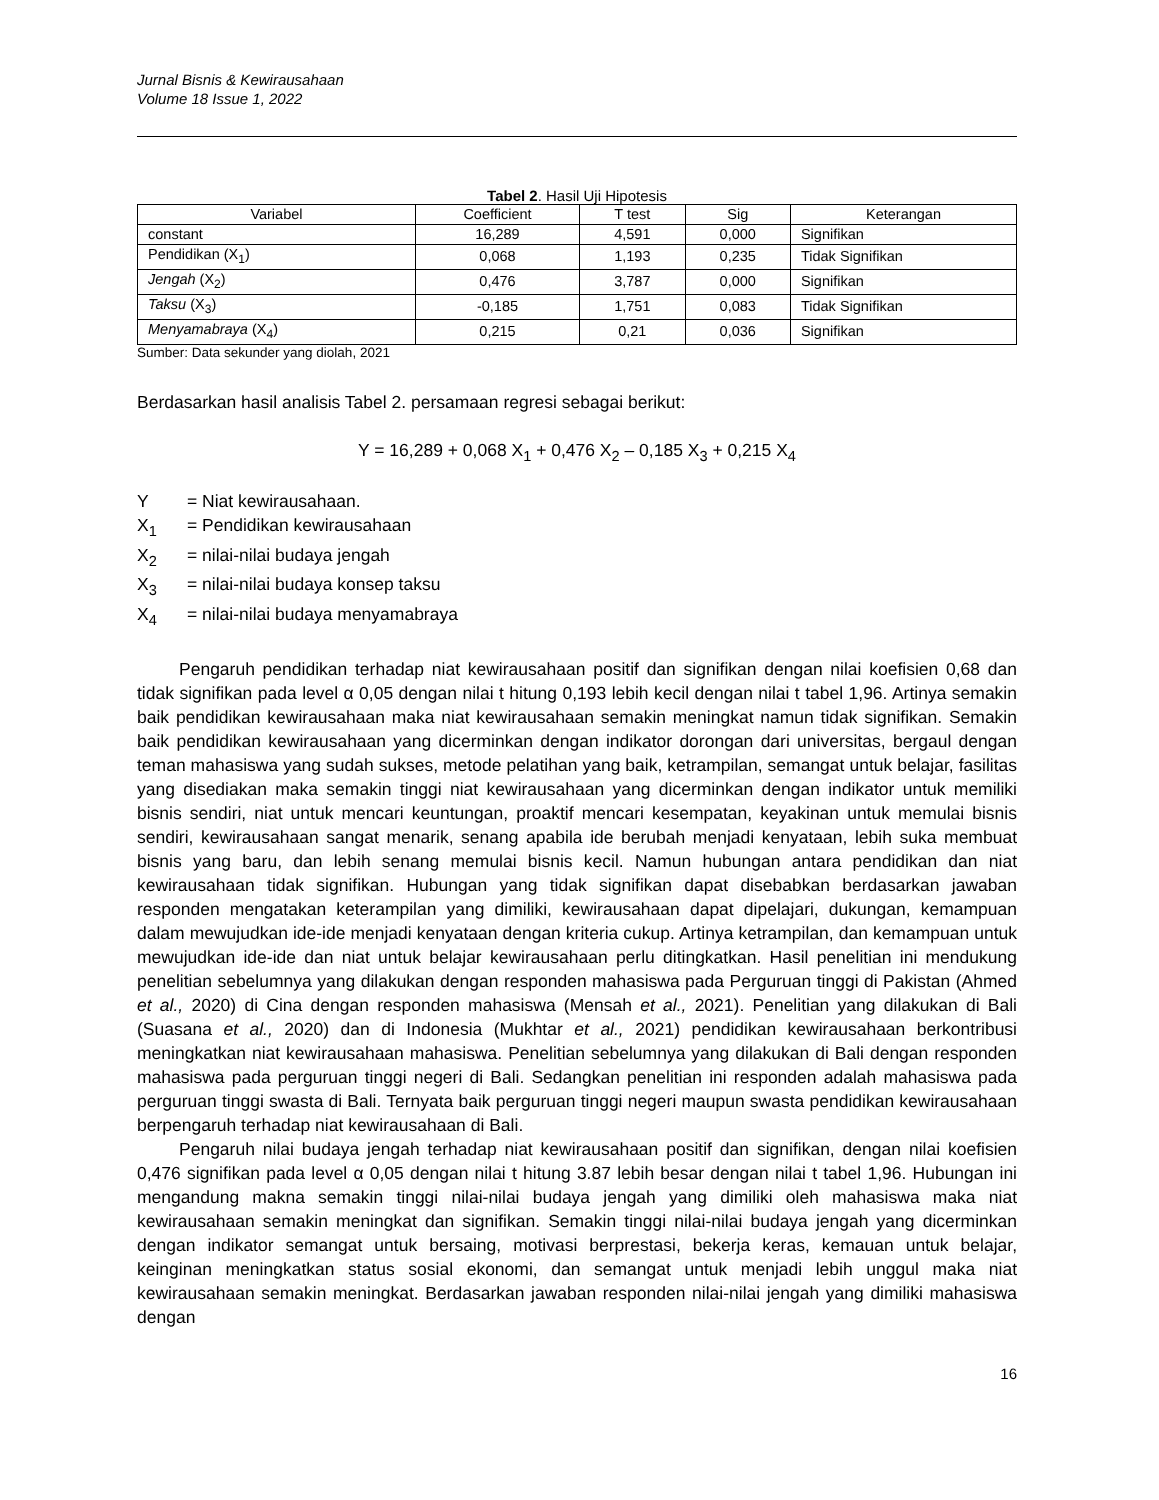Jurnal Bisnis & Kewirausahaan
Volume 18 Issue 1, 2022
Tabel 2. Hasil Uji Hipotesis
| Variabel | Coefficient | T test | Sig | Keterangan |
| --- | --- | --- | --- | --- |
| constant | 16,289 | 4,591 | 0,000 | Signifikan |
| Pendidikan (X<sub>1</sub>) | 0,068 | 1,193 | 0,235 | Tidak Signifikan |
| Jengah (X<sub>2</sub>) | 0,476 | 3,787 | 0,000 | Signifikan |
| Taksu (X<sub>3</sub>) | -0,185 | 1,751 | 0,083 | Tidak Signifikan |
| Menyamabraya (X<sub>4</sub>) | 0,215 | 0,21 | 0,036 | Signifikan |
Sumber: Data sekunder yang diolah, 2021
Berdasarkan hasil analisis Tabel 2. persamaan regresi sebagai berikut:
Y = 16,289 + 0,068 X<sub>1</sub> + 0,476 X<sub>2</sub> – 0,185 X<sub>3</sub> + 0,215 X<sub>4</sub>
Y = Niat kewirausahaan.
X<sub>1</sub> = Pendidikan kewirausahaan
X<sub>2</sub> = nilai-nilai budaya jengah
X<sub>3</sub> = nilai-nilai budaya konsep taksu
X<sub>4</sub> = nilai-nilai budaya menyamabraya
Pengaruh pendidikan terhadap niat kewirausahaan positif dan signifikan dengan nilai koefisien 0,68 dan tidak signifikan pada level α 0,05 dengan nilai t hitung 0,193 lebih kecil dengan nilai t tabel 1,96. Artinya semakin baik pendidikan kewirausahaan maka niat kewirausahaan semakin meningkat namun tidak signifikan. Semakin baik pendidikan kewirausahaan yang dicerminkan dengan indikator dorongan dari universitas, bergaul dengan teman mahasiswa yang sudah sukses, metode pelatihan yang baik, ketrampilan, semangat untuk belajar, fasilitas yang disediakan maka semakin tinggi niat kewirausahaan yang dicerminkan dengan indikator untuk memiliki bisnis sendiri, niat untuk mencari keuntungan, proaktif mencari kesempatan, keyakinan untuk memulai bisnis sendiri, kewirausahaan sangat menarik, senang apabila ide berubah menjadi kenyataan, lebih suka membuat bisnis yang baru, dan lebih senang memulai bisnis kecil. Namun hubungan antara pendidikan dan niat kewirausahaan tidak signifikan. Hubungan yang tidak signifikan dapat disebabkan berdasarkan jawaban responden mengatakan keterampilan yang dimiliki, kewirausahaan dapat dipelajari, dukungan, kemampuan dalam mewujudkan ide-ide menjadi kenyataan dengan kriteria cukup. Artinya ketrampilan, dan kemampuan untuk mewujudkan ide-ide dan niat untuk belajar kewirausahaan perlu ditingkatkan. Hasil penelitian ini mendukung penelitian sebelumnya yang dilakukan dengan responden mahasiswa pada Perguruan tinggi di Pakistan (Ahmed et al., 2020) di Cina dengan responden mahasiswa (Mensah et al., 2021). Penelitian yang dilakukan di Bali (Suasana et al., 2020) dan di Indonesia (Mukhtar et al., 2021) pendidikan kewirausahaan berkontribusi meningkatkan niat kewirausahaan mahasiswa. Penelitian sebelumnya yang dilakukan di Bali dengan responden mahasiswa pada perguruan tinggi negeri di Bali. Sedangkan penelitian ini responden adalah mahasiswa pada perguruan tinggi swasta di Bali. Ternyata baik perguruan tinggi negeri maupun swasta pendidikan kewirausahaan berpengaruh terhadap niat kewirausahaan di Bali.
Pengaruh nilai budaya jengah terhadap niat kewirausahaan positif dan signifikan, dengan nilai koefisien 0,476 signifikan pada level α 0,05 dengan nilai t hitung 3.87 lebih besar dengan nilai t tabel 1,96. Hubungan ini mengandung makna semakin tinggi nilai-nilai budaya jengah yang dimiliki oleh mahasiswa maka niat kewirausahaan semakin meningkat dan signifikan. Semakin tinggi nilai-nilai budaya jengah yang dicerminkan dengan indikator semangat untuk bersaing, motivasi berprestasi, bekerja keras, kemauan untuk belajar, keinginan meningkatkan status sosial ekonomi, dan semangat untuk menjadi lebih unggul maka niat kewirausahaan semakin meningkat. Berdasarkan jawaban responden nilai-nilai jengah yang dimiliki mahasiswa dengan
16